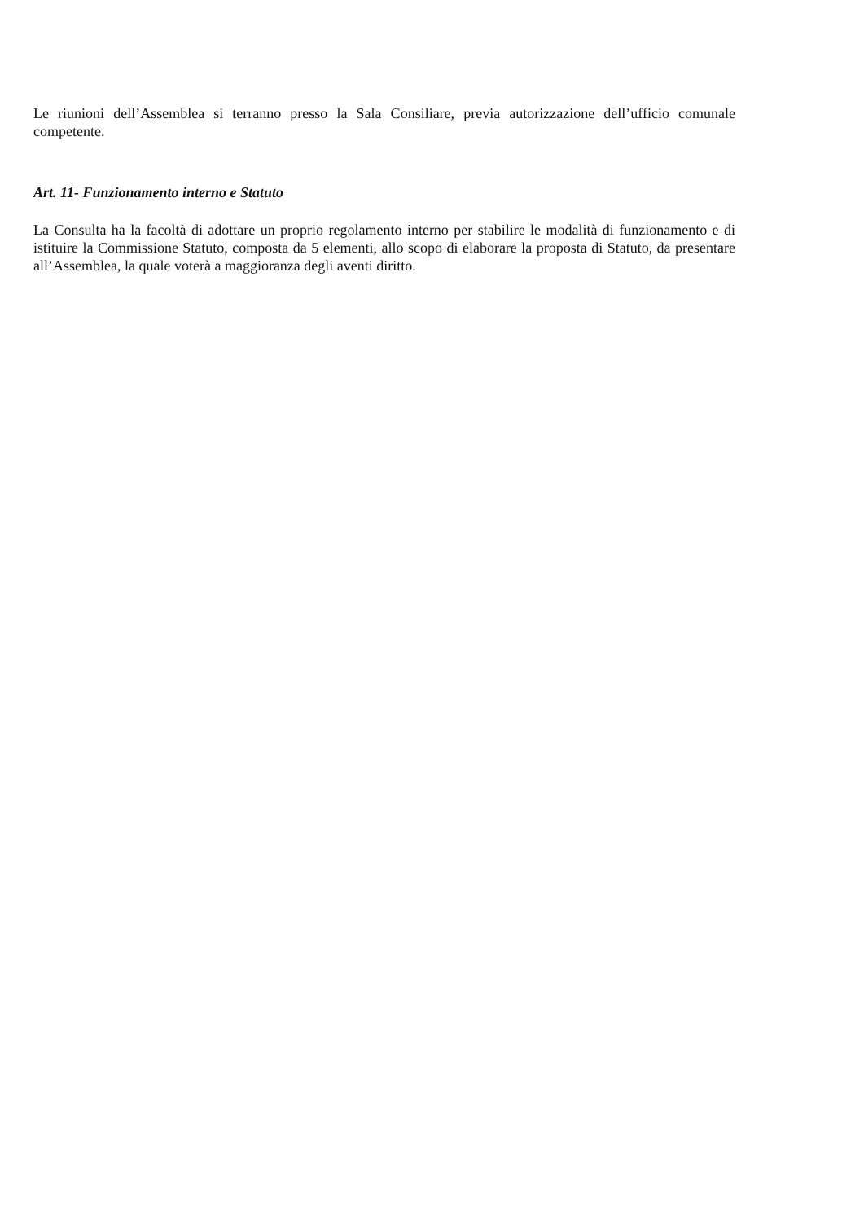Le riunioni dell’Assemblea si terranno presso la Sala Consiliare, previa autorizzazione dell’ufficio comunale competente.
Art. 11- Funzionamento interno e Statuto
La Consulta ha la facoltà di adottare un proprio regolamento interno per stabilire le modalità di funzionamento e di istituire la Commissione Statuto, composta da 5 elementi, allo scopo di elaborare la proposta di Statuto, da presentare all’Assemblea, la quale voterà a maggioranza degli aventi diritto.